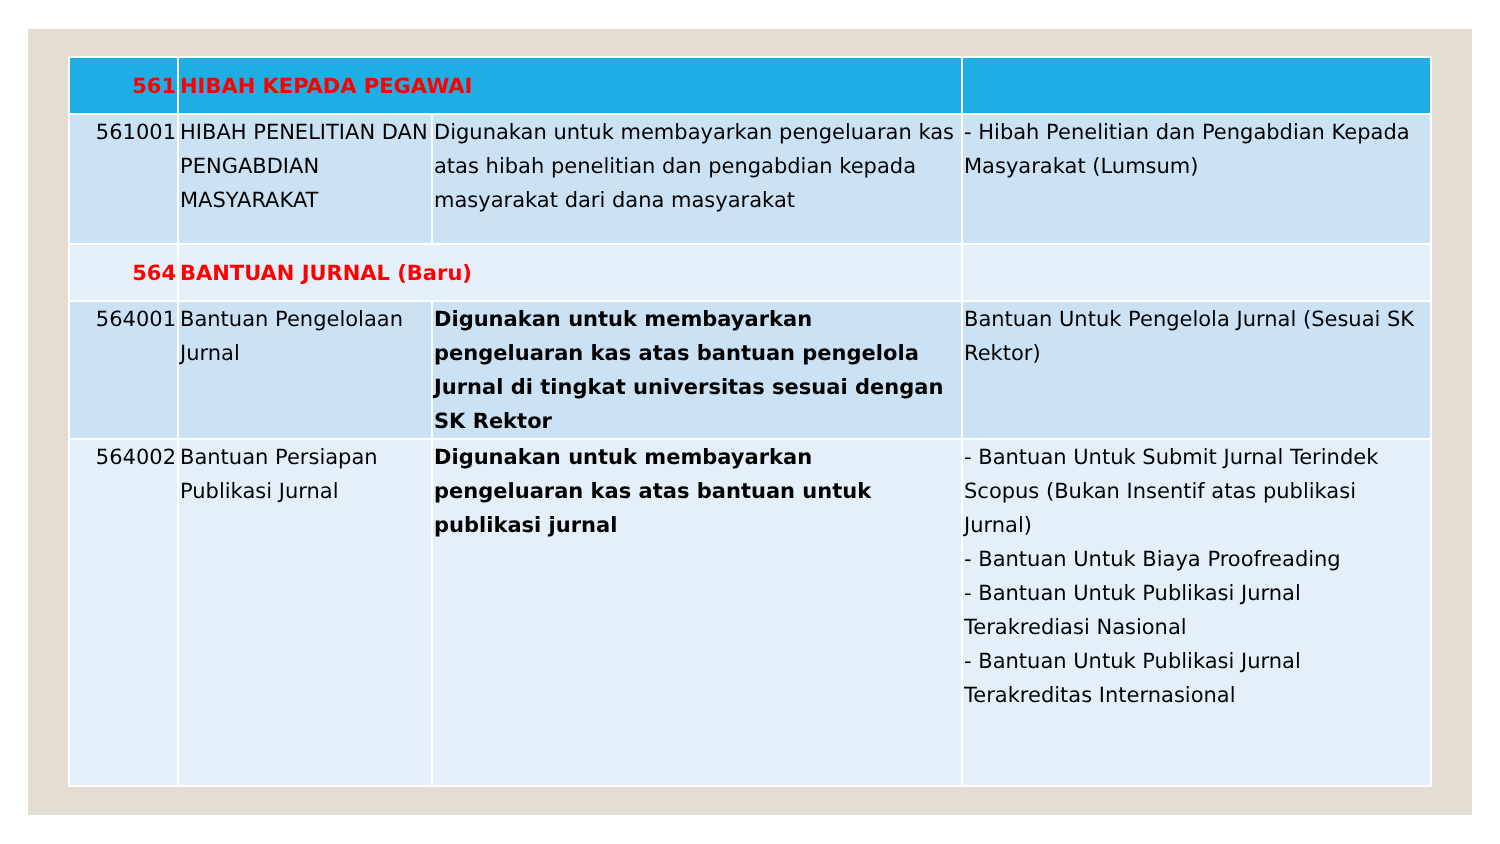| 561 | HIBAH KEPADA PEGAWAI | | |
| 561001 | HIBAH PENELITIAN DAN PENGABDIAN MASYARAKAT | Digunakan untuk membayarkan pengeluaran kas atas hibah penelitian dan pengabdian kepada masyarakat dari dana masyarakat | - Hibah Penelitian dan Pengabdian Kepada Masyarakat (Lumsum) |
| 564 | BANTUAN JURNAL (Baru) | | |
| 564001 | Bantuan Pengelolaan Jurnal | Digunakan untuk membayarkan pengeluaran kas atas bantuan pengelola Jurnal di tingkat universitas sesuai dengan SK Rektor | Bantuan Untuk Pengelola Jurnal (Sesuai SK Rektor) |
| 564002 | Bantuan Persiapan Publikasi Jurnal | Digunakan untuk membayarkan pengeluaran kas atas bantuan untuk publikasi jurnal | - Bantuan Untuk Submit Jurnal Terindek Scopus (Bukan Insentif atas publikasi Jurnal) - Bantuan Untuk Biaya Proofreading - Bantuan Untuk Publikasi Jurnal Terakrediasi Nasional - Bantuan Untuk Publikasi Jurnal Terakreditas Internasional |